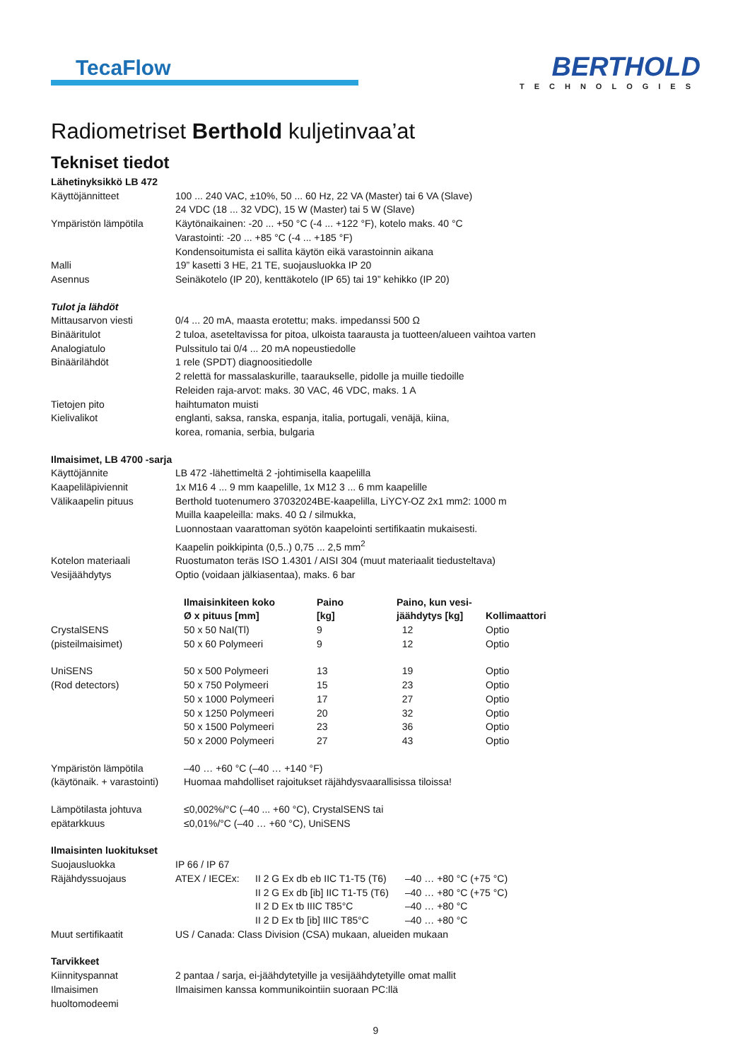TecaFlow
BERTHOLD
TECHNOLOGIES
Radiometriset Berthold kuljetinvaa’at
Tekniset tiedot
| Lähetinyksikkö LB 472 | |
| Käyttöjännitteet | 100 ... 240 VAC, ±10%, 50 ... 60 Hz, 22 VA (Master) tai 6 VA (Slave) 24 VDC (18 ... 32 VDC), 15 W (Master) tai 5 W (Slave) |
| Ympäristön lämpötila | Käytönaikainen: -20 ... +50 °C (-4 ... +122 °F), kotelo maks. 40 °C Varastointi: -20 ... +85 °C (-4 ... +185 °F) Kondensoitumista ei sallita käytön eikä varastoinnin aikana |
| Malli | 19” kasetti 3 HE, 21 TE, suojausluokka IP 20 |
| Asennus | Seinäkotelo (IP 20), kenttäkotelo (IP 65) tai 19” kehikko (IP 20) |
| Tulot ja lähdöt | |
| Mittausarvon viesti | 0/4 ... 20 mA, maasta erotettu; maks. impedanssi 500 Ω |
| Binääritulot | 2 tuloa, aseteltavissa for pitoa, ulkoista taarausta ja tuotteen/alueen vaihtoa varten |
| Analogiatulo | Pulssitulo tai 0/4 ... 20 mA nopeustiedolle |
| Binäärilähdöt | 1 rele (SPDT) diagnoositiedolle 2 relettä for massalaskurille, taaraukselle, pidolle ja muille tiedoille Releiden raja-arvot: maks. 30 VAC, 46 VDC, maks. 1 A |
| Tietojen pito | haihtumaton muisti |
| Kielivalikot | englanti, saksa, ranska, espanja, italia, portugali, venäjä, kiina, korea, romania, serbia, bulgaria |
| Ilmaisimet, LB 4700 -sarja | |
| Käyttöjännite | LB 472 -lähettimeltä 2 -johtimisella kaapelilla |
| Kaapeliläpiviennit | 1x M16 4 ... 9 mm kaapelille, 1x M12 3 ... 6 mm kaapelille |
| Välikaapelin pituus | Berthold tuotenumero 37032024BE-kaapelilla, LiYCY-OZ 2x1 mm2: 1000 m Muilla kaapeleilla: maks. 40 Ω / silmukka, Luonnostaan vaarattoman syötön kaapelointi sertifikaatin mukaisesti. Kaapelin poikkipinta (0,5..) 0,75 ... 2,5 mm<sup>2</sup> |
| Kotelon materiaali | Ruostumaton teräs ISO 1.4301 / AISI 304 (muut materiaalit tiedusteltava) |
| Vesijäähdytys | Optio (voidaan jälkiasentaa), maks. 6 bar |
| | Ilmaisinkiteen koko Ø x pituus [mm] | Paino [kg] | Paino, kun vesi- jäähdytys [kg] | Kollimaattori |
| --- | --- | --- | --- | --- |
| CrystalSENS (pisteilmaisimet) | 50 x 50 NaI(Tl) 50 x 60 Polymeeri | 9 9 | 12 12 | Optio Optio |
| UniSENS (Rod detectors) | 50 x 500 Polymeeri 50 x 750 Polymeeri 50 x 1000 Polymeeri 50 x 1250 Polymeeri 50 x 1500 Polymeeri 50 x 2000 Polymeeri | 13 15 17 20 23 27 | 19 23 27 32 36 43 | Optio Optio Optio Optio Optio Optio |
| Ympäristön lämpötila (käytönaik. + varastointi) | –40 … +60 °C (–40 … +140 °F) Huomaa mahdolliset rajoitukset räjähdysvaarallisissa tiloissa! | | | |
| Lämpötilasta johtuva epätarkkuus | ≤0,002%/°C (–40 ... +60 °C), CrystalSENS tai ≤0,01%/°C (–40 … +60 °C), UniSENS | | | |
| Ilmaisinten luokitukset | | | |
| Suojausluokka | IP 66 / IP 67 | | |
| Räjähdyssuojaus | ATEX / IECEx: | II 2 G Ex db eb IIC T1-T5 (T6) II 2 G Ex db [ib] IIC T1-T5 (T6) II 2 D Ex tb IIIC T85°C II 2 D Ex tb [ib] IIIC T85°C | –40 … +80 °C (+75 °C) –40 … +80 °C (+75 °C) –40 … +80 °C –40 … +80 °C |
| Muut sertifikaatit | US / Canada: Class Division (CSA) mukaan, alueiden mukaan | | |
| Tarvikkeet | | | |
| Kiinnityspannat | 2 pantaa / sarja, ei-jäähdytetyille ja vesijäähdytetyille omat mallit | | |
| Ilmaisimen huoltomodeemi | Ilmaisimen kanssa kommunikointiin suoraan PC:llä | | |
9